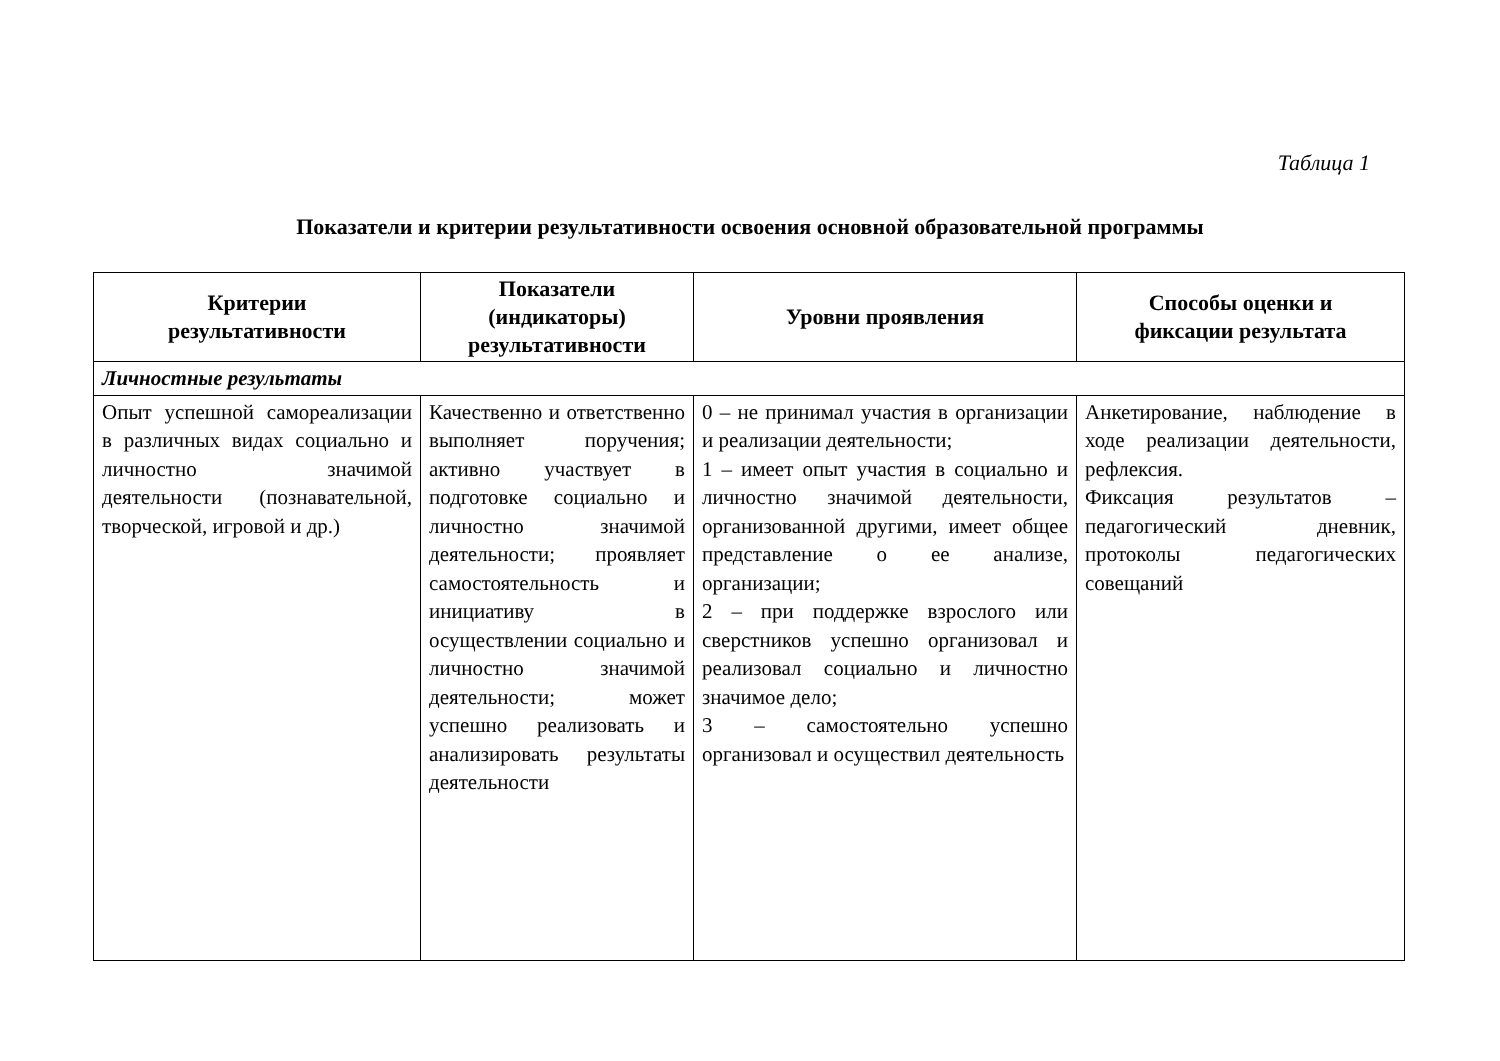Таблица 1
Показатели и критерии результативности освоения основной образовательной программы
| Критерии результативности | Показатели (индикаторы) результативности | Уровни проявления | Способы оценки и фиксации результата |
| --- | --- | --- | --- |
| Личностные результаты | | | |
| Опыт успешной самореализации в различных видах социально и личностно значимой деятельности (познавательной, творческой, игровой и др.) | Качественно и ответственно выполняет поручения; активно участвует в подготовке социально и личностно значимой деятельности; проявляет самостоятельность и инициативу в осуществлении социально и личностно значимой деятельности; может успешно реализовать и анализировать результаты деятельности | 0 – не принимал участия в организации и реализации деятельности; 1 – имеет опыт участия в социально и личностно значимой деятельности, организованной другими, имеет общее представление о ее анализе, организации; 2 – при поддержке взрослого или сверстников успешно организовал и реализовал социально и личностно значимое дело; 3 – самостоятельно успешно организовал и осуществил деятельность | Анкетирование, наблюдение в ходе реализации деятельности, рефлексия. Фиксация результатов – педагогический дневник, протоколы педагогических совещаний |